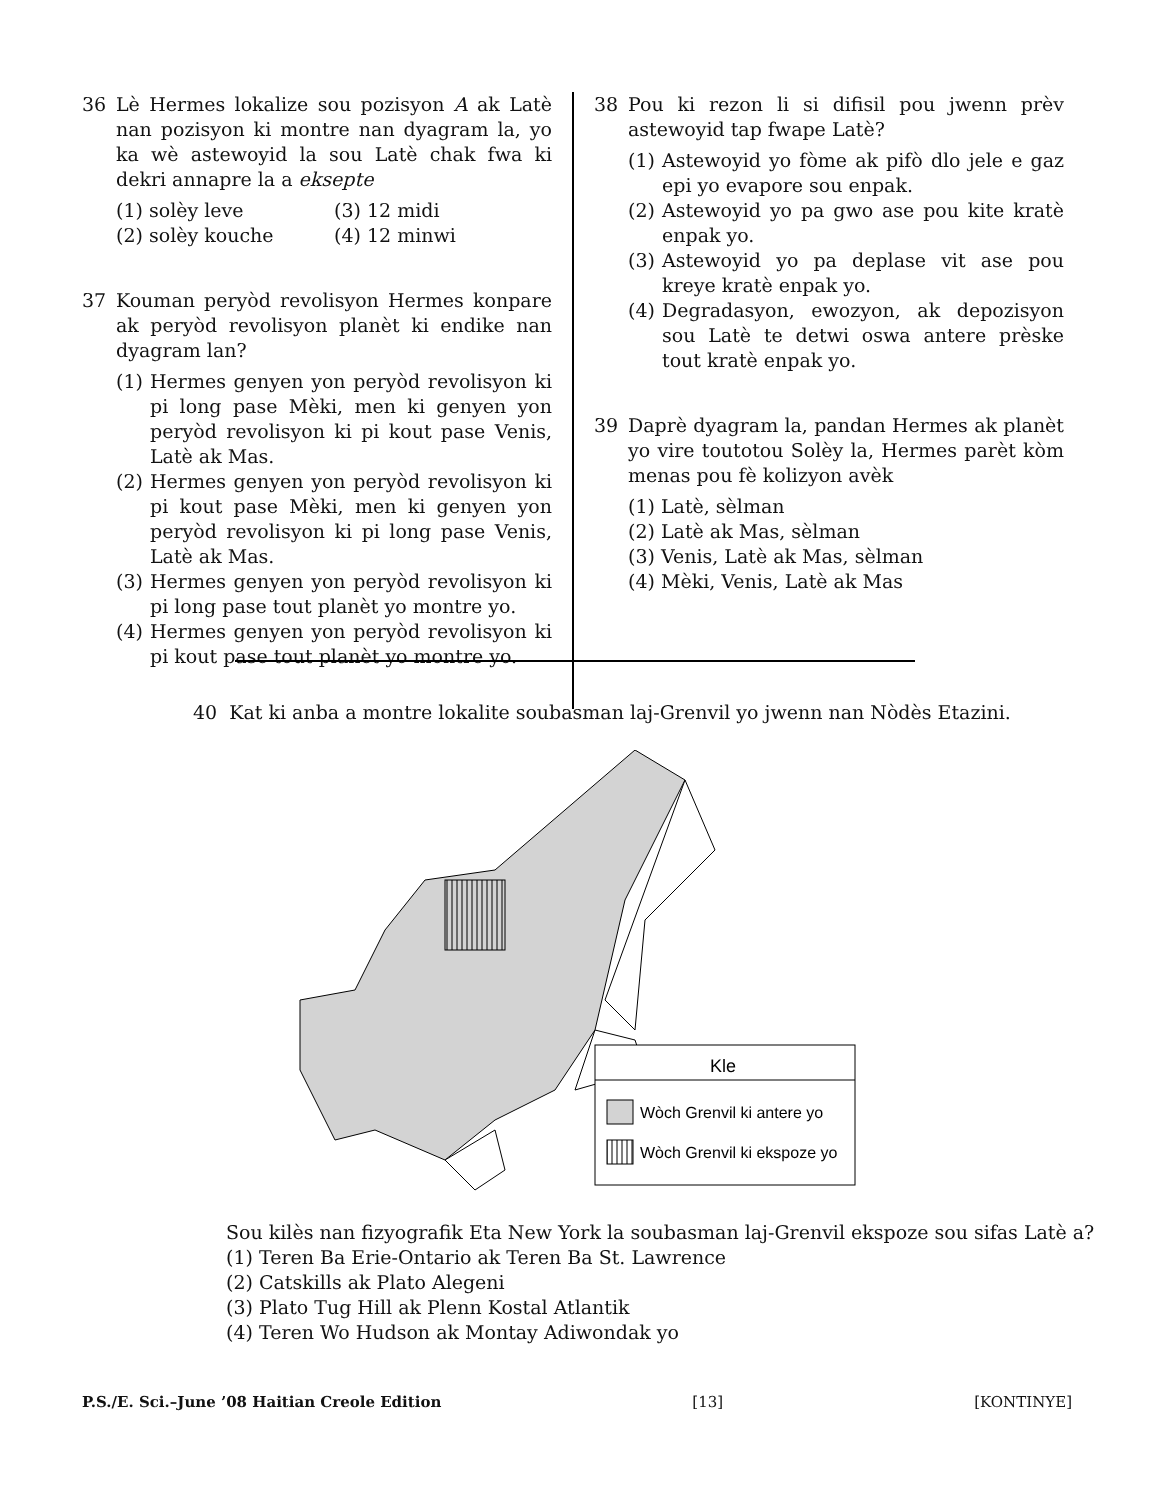36 Lè Hermes lokalize sou pozisyon A ak Latè nan pozisyon ki montre nan dyagram la, yo ka wè astewoyid la sou Latè chak fwa ki dekri annapre la a eksepte
(1) solèy leve
(3) 12 midi
(2) solèy kouche
(4) 12 minwi
37 Kouman peryòd revolisyon Hermes konpare ak peryòd revolisyon planèt ki endike nan dyagram lan?
(1)
Hermes genyen yon peryòd revolisyon ki pi long pase Mèki, men ki genyen yon peryòd revolisyon ki pi kout pase Venis, Latè ak Mas.
(2)
Hermes genyen yon peryòd revolisyon ki pi kout pase Mèki, men ki genyen yon peryòd revolisyon ki pi long pase Venis, Latè ak Mas.
(3)
Hermes genyen yon peryòd revolisyon ki pi long pase tout planèt yo montre yo.
(4)
Hermes genyen yon peryòd revolisyon ki pi kout pase tout planèt yo montre yo.
38 Pou ki rezon li si difisil pou jwenn prèv astewoyid tap fwape Latè?
(1)
Astewoyid yo fòme ak pifò dlo jele e gaz epi yo evapore sou enpak.
(2)
Astewoyid yo pa gwo ase pou kite kratè enpak yo.
(3)
Astewoyid yo pa deplase vit ase pou kreye kratè enpak yo.
(4)
Degradasyon, ewozyon, ak depozisyon sou Latè te detwi oswa antere prèske tout kratè enpak yo.
39 Daprè dyagram la, pandan Hermes ak planèt yo vire toutotou Solèy la, Hermes parèt kòm menas pou fè kolizyon avèk
(1) Latè, sèlman
(2) Latè ak Mas, sèlman
(3) Venis, Latè ak Mas, sèlman
(4) Mèki, Venis, Latè ak Mas
40 Kat ki anba a montre lokalite soubasman laj-Grenvil yo jwenn nan Nòdès Etazini.
Kle
Wòch Grenvil ki antere yo
Wòch Grenvil ki ekspoze yo
Sou kilès nan fizyografik Eta New York la soubasman laj-Grenvil ekspoze sou sifas Latè a?
(1) Teren Ba Erie-Ontario ak Teren Ba St. Lawrence
(2) Catskills ak Plato Alegeni
(3) Plato Tug Hill ak Plenn Kostal Atlantik
(4) Teren Wo Hudson ak Montay Adiwondak yo
P.S./E. Sci.–June ’08 Haitian Creole Edition [13] [KONTINYE]